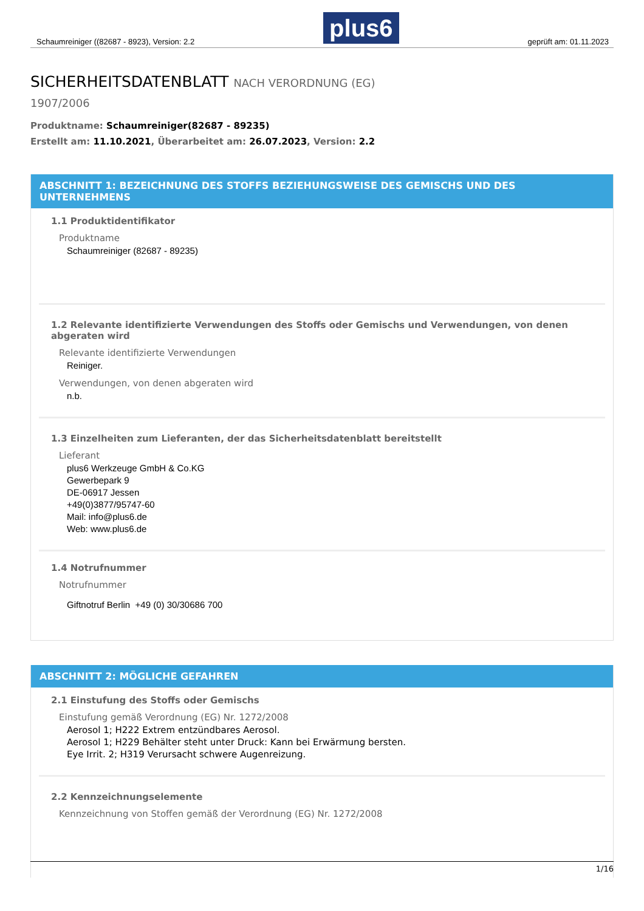Schaumreiniger ((82687 - 8923), Version: 2.2
plus6
geprüft am: 01.11.2023
SICHERHEITSDATENBLATT NACH VERORDNUNG (EG)
1907/2006
Produktname: Schaumreiniger(82687 - 89235)
Erstellt am: 11.10.2021, Überarbeitet am: 26.07.2023, Version: 2.2
ABSCHNITT 1: BEZEICHNUNG DES STOFFS BEZIEHUNGSWEISE DES GEMISCHS UND DES UNTERNEHMENS
1.1 Produktidentifikator
Produktname
Schaumreiniger (82687 - 89235)
1.2 Relevante identifizierte Verwendungen des Stoffs oder Gemischs und Verwendungen, von denen abgeraten wird
Relevante identifizierte Verwendungen
Reiniger.
Verwendungen, von denen abgeraten wird
n.b.
1.3 Einzelheiten zum Lieferanten, der das Sicherheitsdatenblatt bereitstellt
Lieferant
plus6 Werkzeuge GmbH & Co.KG
Gewerbepark 9
DE-06917 Jessen
+49(0)3877/95747-60
Mail: info@plus6.de
Web: www.plus6.de
1.4 Notrufnummer
Notrufnummer
Giftnotruf Berlin +49 (0) 30/30686 700
ABSCHNITT 2: MÖGLICHE GEFAHREN
2.1 Einstufung des Stoffs oder Gemischs
Einstufung gemäß Verordnung (EG) Nr. 1272/2008
Aerosol 1; H222 Extrem entzündbares Aerosol.
Aerosol 1; H229 Behälter steht unter Druck: Kann bei Erwärmung bersten.
Eye Irrit. 2; H319 Verursacht schwere Augenreizung.
2.2 Kennzeichnungselemente
Kennzeichnung von Stoffen gemäß der Verordnung (EG) Nr. 1272/2008
1/16